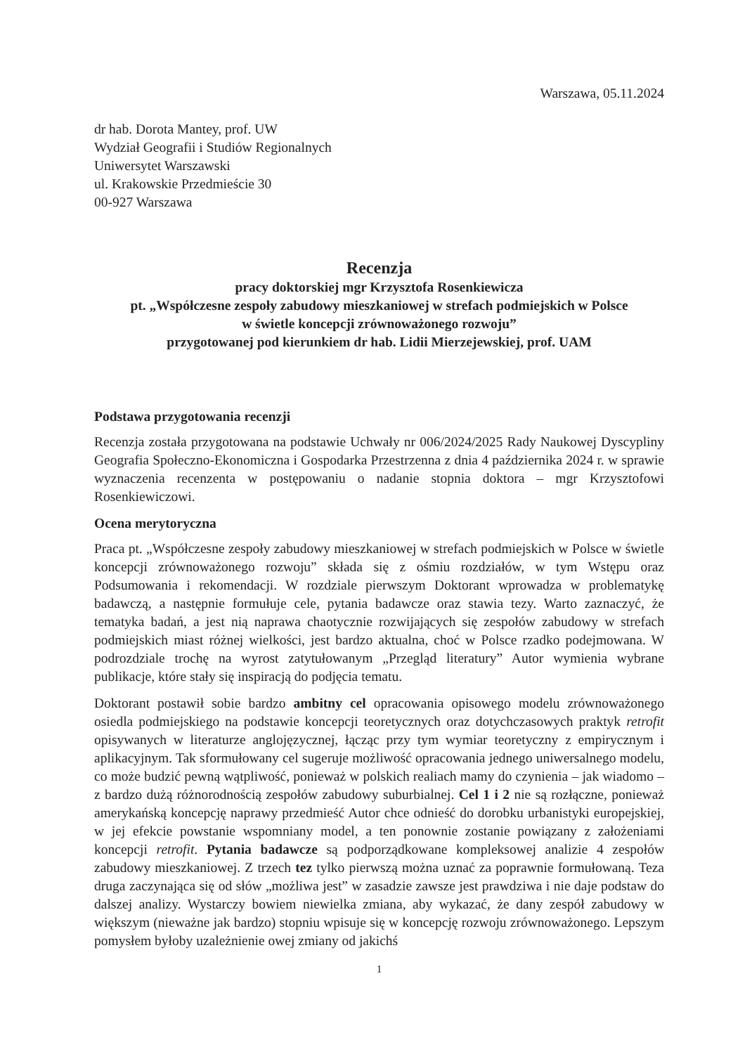Warszawa, 05.11.2024
dr hab. Dorota Mantey, prof. UW
Wydział Geografii i Studiów Regionalnych
Uniwersytet Warszawski
ul. Krakowskie Przedmieście 30
00-927 Warszawa
Recenzja
pracy doktorskiej mgr Krzysztofa Rosenkiewicza
pt. „Współczesne zespoły zabudowy mieszkaniowej w strefach podmiejskich w Polsce
w świetle koncepcji zrównoważonego rozwoju”
przygotowanej pod kierunkiem dr hab. Lidii Mierzejewskiej, prof. UAM
Podstawa przygotowania recenzji
Recenzja została przygotowana na podstawie Uchwały nr 006/2024/2025 Rady Naukowej Dyscypliny Geografia Społeczno-Ekonomiczna i Gospodarka Przestrzenna z dnia 4 października 2024 r. w sprawie wyznaczenia recenzenta w postępowaniu o nadanie stopnia doktora – mgr Krzysztofowi Rosenkiewiczowi.
Ocena merytoryczna
Praca pt. „Współczesne zespoły zabudowy mieszkaniowej w strefach podmiejskich w Polsce w świetle koncepcji zrównoważonego rozwoju” składa się z ośmiu rozdziałów, w tym Wstępu oraz Podsumowania i rekomendacji. W rozdziale pierwszym Doktorant wprowadza w problematykę badawczą, a następnie formułuje cele, pytania badawcze oraz stawia tezy. Warto zaznaczyć, że tematyka badań, a jest nią naprawa chaotycznie rozwijających się zespołów zabudowy w strefach podmiejskich miast różnej wielkości, jest bardzo aktualna, choć w Polsce rzadko podejmowana. W podrozdziale trochę na wyrost zatytułowanym „Przegląd literatury” Autor wymienia wybrane publikacje, które stały się inspiracją do podjęcia tematu.
Doktorant postawił sobie bardzo ambitny cel opracowania opisowego modelu zrównoważonego osiedla podmiejskiego na podstawie koncepcji teoretycznych oraz dotychczasowych praktyk retrofit opisywanych w literaturze anglojęzycznej, łącząc przy tym wymiar teoretyczny z empirycznym i aplikacyjnym. Tak sformułowany cel sugeruje możliwość opracowania jednego uniwersalnego modelu, co może budzić pewną wątpliwość, ponieważ w polskich realiach mamy do czynienia – jak wiadomo – z bardzo dużą różnorodnością zespołów zabudowy suburbialnej. Cel 1 i 2 nie są rozłączne, ponieważ amerykańską koncepcję naprawy przedmieść Autor chce odnieść do dorobku urbanistyki europejskiej, w jej efekcie powstanie wspomniany model, a ten ponownie zostanie powiązany z założeniami koncepcji retrofit. Pytania badawcze są podporządkowane kompleksowej analizie 4 zespołów zabudowy mieszkaniowej. Z trzech tez tylko pierwszą można uznać za poprawnie formułowaną. Teza druga zaczynająca się od słów „możliwa jest” w zasadzie zawsze jest prawdziwa i nie daje podstaw do dalszej analizy. Wystarczy bowiem niewielka zmiana, aby wykazać, że dany zespół zabudowy w większym (nieważne jak bardzo) stopniu wpisuje się w koncepcję rozwoju zrównoważonego. Lepszym pomysłem byłoby uzależnienie owej zmiany od jakichś
1